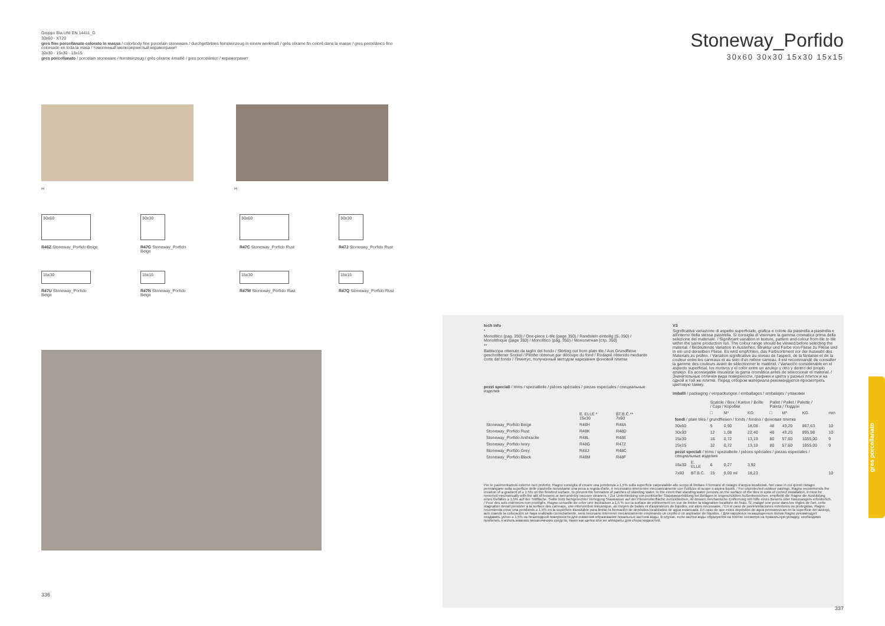Gruppo BIa UNI EN 14411_G
30x60 - XT20
gres fine porcellanato colorato in massa / colorbody fine porcelain stoneware / durchgefärbtes feinsteinzeug in einem werkmaß / grès cérame fin coloré dans la masse / gres porcelánico fino coloreado en toda la masa / томогенный мелкозернистый керамогранит
30x30 - 15x30 - 15x15
gres porcellanato / porcelain stoneware / feinsteinzeug / grès cérame émaillé / gres porcelánico / керамогранит
H H
30x60
R46Z Stoneway_Porfido Beige
30x30
R47G Stoneway_Porfido Beige
30x60
R47C Stoneway_Porfido Rust
30x30
R47J Stoneway_Porfido Rust
15x30
R47U Stoneway_Porfido Beige
15x15
R47N Stoneway_Porfido Beige
15x30
R47W Stoneway_Porfido Rust
15x15
R47Q Stoneway_Porfido Rust
336
Stoneway_Porfido
30x60 30x30 15x30 15x15
tech info
*
Monolitico (pag. 350) / One-piece L-tile (page 350) / Randstein einteilig (S. 350) / Monolithique (page 350) / Monolítico (pág. 350) / Монолитная (стр. 350)
**
Battiscopa ottenuto da taglio del fondo / Skirting cut from plain tile / Aus Grundfliese geschnittener Sockel / Plinthe obtenue par découpe du fond / Rodapié obtenido mediante corte del fondo / Плинтус, полученный методом нарезания фоновой плитки
pezzi speciali / trims / spezialteile / pièces spéciales / piezas especiales / специальные изделия
| | E. ELLE * 15x30 | BT.B.C.** 7x60 |
| --- | --- | --- |
| Stoneway_Porfido Beige | R48H | R48A |
| Stoneway_Porfido Rust | R48K | R48D |
| Stoneway_Porfido Anthracite | R48L | R48E |
| Stoneway_Porfido Ivory | R48G | R47Z |
| Stoneway_Porfido Grey | R48J | R48C |
| Stoneway_Porfido Black | R48M | R48F |
V3
Significativa variazione di aspetto superficiale, grafica e colore da piastrella a piastrella e all'interno della stessa piastrella. Si consiglia di visionare la gamma cromatica prima della selezione del materiale. / Significant variation in texture, pattern and colour from tile to tile within the same production run. The colour range should be viewed before selecting the material. / Bedeutende Variation in Aussehen, Struktur und Farbe von Fliese zu Fliese und in ein und derselben Fliese. Es wird empfohlen, das Farbsortiment vor der Auswahl des Materials zu prüfen. / Variation significative au niveau de l'aspect, de la fantaisie et de la couleur entre les carreaux et au sein d'un même carreau. Il est recommandé de consulter la gamme des couleurs avant de sélectionner le matériel. / Variación considerable en el aspecto superficial, los motivos y el color entre un azulejo y otro y dentro del propio azulejo. Es aconsejable visualizar la gama cromática antes de seleccionar el material. / Значительные отличия вида поверхности, графики и цвета у разных плиток и на одной и той же плитке. Перед отбором материала рекомендуется просмотреть цветовую гамму.
imballi / packaging / verpackungen / emballages / embalajes / упаковки
| | | Scatole / Box / Karton / Boîte / Caja / Коробки | | | Pallet / Pallet / Palette / Paleta / Поддон | | | |
| --- | --- | --- | --- | --- | --- | --- | --- | --- |
| | | □ | M² | KG | □ | M² | KG | mm |
| fondi / plain tiles / grundfliesen / fonds / fondos / фоновая плитка | | | | | | | | |
| 30x60 | | 5 | 0,90 | 18,08 | 48 | 43,20 | 867,63 | 10 |
| 30x30 | | 12 | 1,08 | 22,40 | 40 | 43,20 | 895,98 | 10 |
| 15x30 | | 16 | 0,72 | 13,19 | 80 | 57,60 | 1055,00 | 9 |
| 15x15 | | 32 | 0,72 | 13,19 | 80 | 57,60 | 1055,00 | 9 |
| pezzi speciali / trims / spezialteile / pièces spéciales / piezas especiales / специальные изделия | | | | | | | | |
| 15x30 | E. ELLE | 6 | 0,27 | 3,92 | | | | |
| 7x60 | BT.B.C. | 15 | 9,00 ml | 18,23 | | | | 10 |
Per le pavimentazioni esterne non protette, Ragno consiglia di creare una pendenza ≥ 1,5% sulla superficie calpestabile allo scopo di limitare il formarsi di ristagni d'acqua localizzati. Nel caso in cui questi ristagni permangano sulla superficie delle piastrelle nonostante una posa a regola d'arte, è necessario intervenire meccanicamente con l'utilizzo di scope o aspira-liquidi. / For unprotected outdoor pavings, Ragno recommends the creation of a gradient of ≥ 1.5% on the finished surface, to prevent the formation of patches of standing water. In the event that standing water persists on the surface of the tiles in spite of correct installation, it must be removed mechanically with the aid of brooms or wet-and-dry vacuum cleaners. / Zur Unterbindung von punktueller Stauwasserbildung bei Belägen in ungeschützten Außenbereichen, empfiehlt die Ragno die Ausbildung eines Gefälles ≥ 1,5% auf der Trittfläche. Sollte trotz fachgerechter Verlegung Stauwasser auf der Fliesenoberfläche zurückbleiben, ist dessen mechanische Entfernung mit Hilfe eines Besens oder Nasssaugers erforderlich. / Pour des sols extérieurs non protégés, Ragno conseille de créer une inclinaison ≥ 1,5 % sur la surface de piétinement en vue de limiter la stagnation localisée de l'eau. Si, malgré une pose dans les règles de l'art, cette stagnation devait persister à la surface des carreaux, une intervention mécanique, au moyen de balais et d'aspirateurs de liquides, est alors nécessaire. / En el caso de pavimentaciones exteriores no protegidas, Ragno recomienda crear una pendiente ≥ 1,5% en la superficie transitable para limitar la formación de depósitos localizados de agua estancada. En caso de que estos depósitos de agua permanezcan en la superficie del azulejo, aun cuando la colocación se haya realizado correctamente, será necesario intervenir mecánicamente empleando un cepillo o un aspirador de líquidos. / Для наружных незащищенных полов Ragno рекомендует создавать уклон ≥ 1,5% на пешеходной поверхности для снижения образования локальных застоев воды. В случае, если застои воды образуются на плитке несмотря на правильную укладку, необходимо прибегать к использованию механических средств, таких как щетки или же аппараты для сбора жидкостей.
337
gres porcellanato